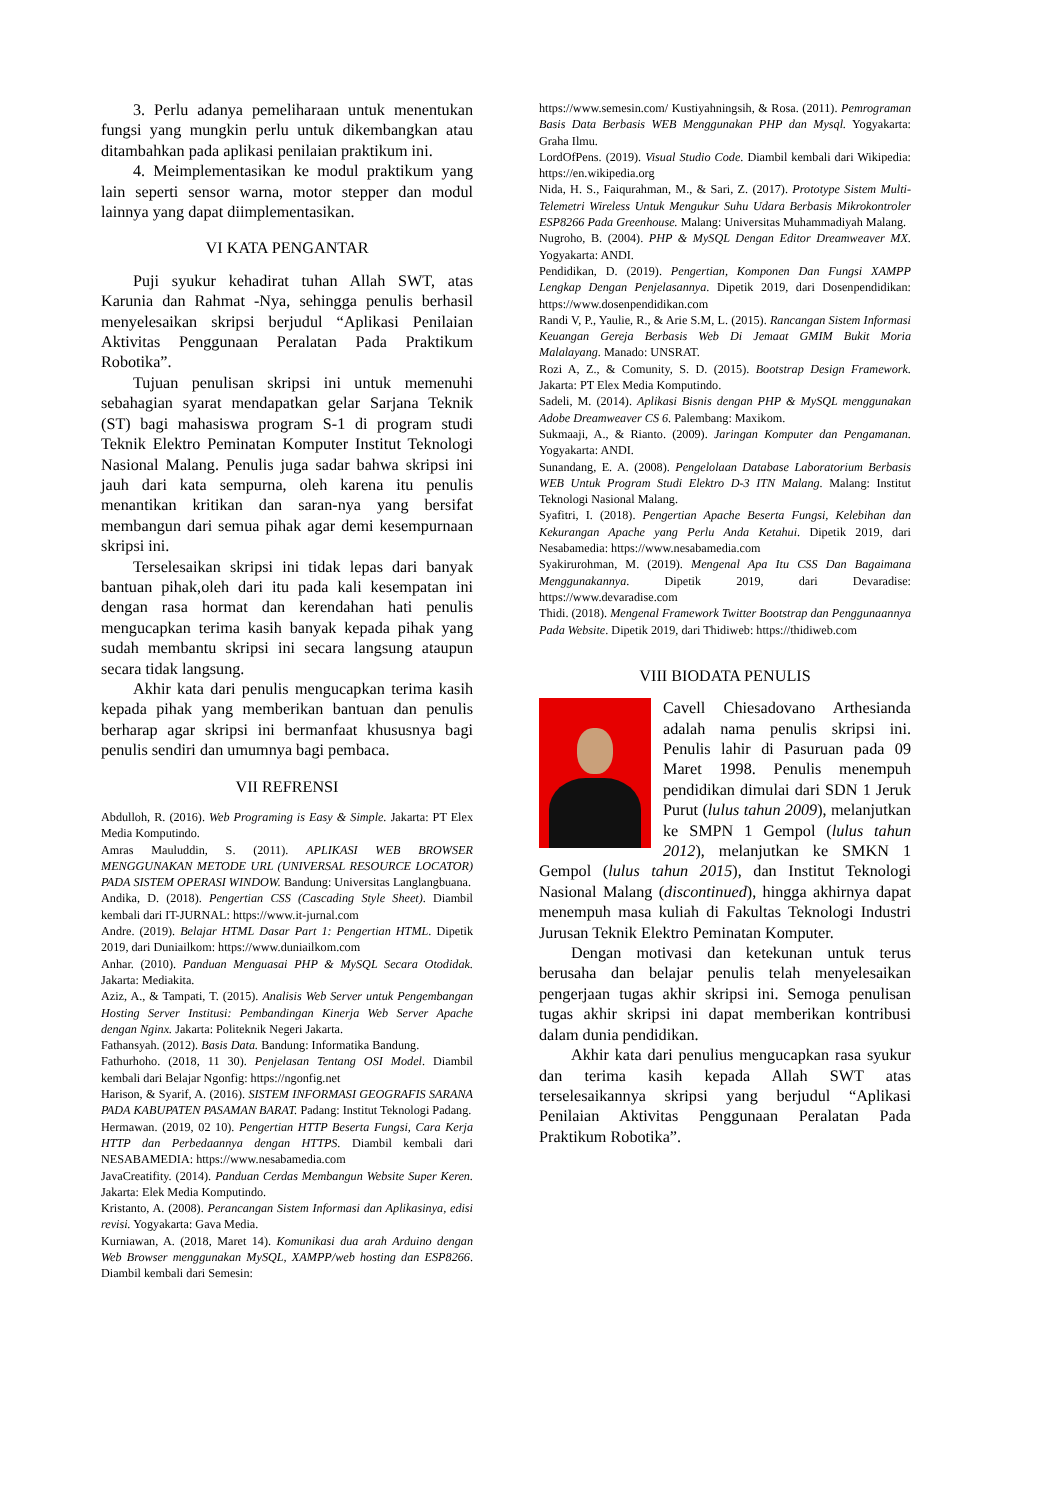3. Perlu adanya pemeliharaan untuk menentukan fungsi yang mungkin perlu untuk dikembangkan atau ditambahkan pada aplikasi penilaian praktikum ini.
4. Meimplementasikan ke modul praktikum yang lain seperti sensor warna, motor stepper dan modul lainnya yang dapat diimplementasikan.
VI KATA PENGANTAR
Puji syukur kehadirat tuhan Allah SWT, atas Karunia dan Rahmat -Nya, sehingga penulis berhasil menyelesaikan skripsi berjudul “Aplikasi Penilaian Aktivitas Penggunaan Peralatan Pada Praktikum Robotika”.
Tujuan penulisan skripsi ini untuk memenuhi sebahagian syarat mendapatkan gelar Sarjana Teknik (ST) bagi mahasiswa program S-1 di program studi Teknik Elektro Peminatan Komputer Institut Teknologi Nasional Malang. Penulis juga sadar bahwa skripsi ini jauh dari kata sempurna, oleh karena itu penulis menantikan kritikan dan saran-nya yang bersifat membangun dari semua pihak agar demi kesempurnaan skripsi ini.
Terselesaikan skripsi ini tidak lepas dari banyak bantuan pihak,oleh dari itu pada kali kesempatan ini dengan rasa hormat dan kerendahan hati penulis mengucapkan terima kasih banyak kepada pihak yang sudah membantu skripsi ini secara langsung ataupun secara tidak langsung.
Akhir kata dari penulis mengucapkan terima kasih kepada pihak yang memberikan bantuan dan penulis berharap agar skripsi ini bermanfaat khususnya bagi penulis sendiri dan umumnya bagi pembaca.
VII REFRENSI
Abdulloh, R. (2016). Web Programing is Easy & Simple. Jakarta: PT Elex Media Komputindo.
Amras Mauluddin, S. (2011). APLIKASI WEB BROWSER MENGGUNAKAN METODE URL (UNIVERSAL RESOURCE LOCATOR) PADA SISTEM OPERASI WINDOW. Bandung: Universitas Langlangbuana.
Andika, D. (2018). Pengertian CSS (Cascading Style Sheet). Diambil kembali dari IT-JURNAL: https://www.it-jurnal.com
Andre. (2019). Belajar HTML Dasar Part 1: Pengertian HTML. Dipetik 2019, dari Duniailkom: https://www.duniailkom.com
Anhar. (2010). Panduan Menguasai PHP & MySQL Secara Otodidak. Jakarta: Mediakita.
Aziz, A., & Tampati, T. (2015). Analisis Web Server untuk Pengembangan Hosting Server Institusi: Pembandingan Kinerja Web Server Apache dengan Nginx. Jakarta: Politeknik Negeri Jakarta.
Fathansyah. (2012). Basis Data. Bandung: Informatika Bandung.
Fathurhoho. (2018, 11 30). Penjelasan Tentang OSI Model. Diambil kembali dari Belajar Ngonfig: https://ngonfig.net
Harison, & Syarif, A. (2016). SISTEM INFORMASI GEOGRAFIS SARANA PADA KABUPATEN PASAMAN BARAT. Padang: Institut Teknologi Padang.
Hermawan. (2019, 02 10). Pengertian HTTP Beserta Fungsi, Cara Kerja HTTP dan Perbedaannya dengan HTTPS. Diambil kembali dari NESABAMEDIA: https://www.nesabamedia.com
JavaCreatifity. (2014). Panduan Cerdas Membangun Website Super Keren. Jakarta: Elek Media Komputindo.
Kristanto, A. (2008). Perancangan Sistem Informasi dan Aplikasinya, edisi revisi. Yogyakarta: Gava Media.
Kurniawan, A. (2018, Maret 14). Komunikasi dua arah Arduino dengan Web Browser menggunakan MySQL, XAMPP/web hosting dan ESP8266. Diambil kembali dari Semesin:
https://www.semesin.com/ Kustiyahningsih, & Rosa. (2011). Pemrograman Basis Data Berbasis WEB Menggunakan PHP dan Mysql. Yogyakarta: Graha Ilmu.
LordOfPens. (2019). Visual Studio Code. Diambil kembali dari Wikipedia: https://en.wikipedia.org
Nida, H. S., Faiqurahman, M., & Sari, Z. (2017). Prototype Sistem Multi-Telemetri Wireless Untuk Mengukur Suhu Udara Berbasis Mikrokontroler ESP8266 Pada Greenhouse. Malang: Universitas Muhammadiyah Malang.
Nugroho, B. (2004). PHP & MySQL Dengan Editor Dreamweaver MX. Yogyakarta: ANDI.
Pendidikan, D. (2019). Pengertian, Komponen Dan Fungsi XAMPP Lengkap Dengan Penjelasannya. Dipetik 2019, dari Dosenpendidikan: https://www.dosenpendidikan.com
Randi V, P., Yaulie, R., & Arie S.M, L. (2015). Rancangan Sistem Informasi Keuangan Gereja Berbasis Web Di Jemaat GMIM Bukit Moria Malalayang. Manado: UNSRAT.
Rozi A, Z., & Comunity, S. D. (2015). Bootstrap Design Framework. Jakarta: PT Elex Media Komputindo.
Sadeli, M. (2014). Aplikasi Bisnis dengan PHP & MySQL menggunakan Adobe Dreamweaver CS 6. Palembang: Maxikom.
Sukmaaji, A., & Rianto. (2009). Jaringan Komputer dan Pengamanan. Yogyakarta: ANDI.
Sunandang, E. A. (2008). Pengelolaan Database Laboratorium Berbasis WEB Untuk Program Studi Elektro D-3 ITN Malang. Malang: Institut Teknologi Nasional Malang.
Syafitri, I. (2018). Pengertian Apache Beserta Fungsi, Kelebihan dan Kekurangan Apache yang Perlu Anda Ketahui. Dipetik 2019, dari Nesabamedia: https://www.nesabamedia.com
Syakirurohman, M. (2019). Mengenal Apa Itu CSS Dan Bagaimana Menggunakannya. Dipetik 2019, dari Devaradise: https://www.devaradise.com
Thidi. (2018). Mengenal Framework Twitter Bootstrap dan Penggunaannya Pada Website. Dipetik 2019, dari Thidiweb: https://thidiweb.com
VIII BIODATA PENULIS
Cavell Chiesadovano Arthesianda adalah nama penulis skripsi ini. Penulis lahir di Pasuruan pada 09 Maret 1998. Penulis menempuh pendidikan dimulai dari SDN 1 Jeruk Purut (lulus tahun 2009), melanjutkan ke SMPN 1 Gempol (lulus tahun 2012), melanjutkan ke SMKN 1 Gempol (lulus tahun 2015), dan Institut Teknologi Nasional Malang (discontinued), hingga akhirnya dapat menempuh masa kuliah di Fakultas Teknologi Industri Jurusan Teknik Elektro Peminatan Komputer.
Dengan motivasi dan ketekunan untuk terus berusaha dan belajar penulis telah menyelesaikan pengerjaan tugas akhir skripsi ini. Semoga penulisan tugas akhir skripsi ini dapat memberikan kontribusi dalam dunia pendidikan.
Akhir kata dari penulius mengucapkan rasa syukur dan terima kasih kepada Allah SWT atas terselesaikannya skripsi yang berjudul “Aplikasi Penilaian Aktivitas Penggunaan Peralatan Pada Praktikum Robotika”.